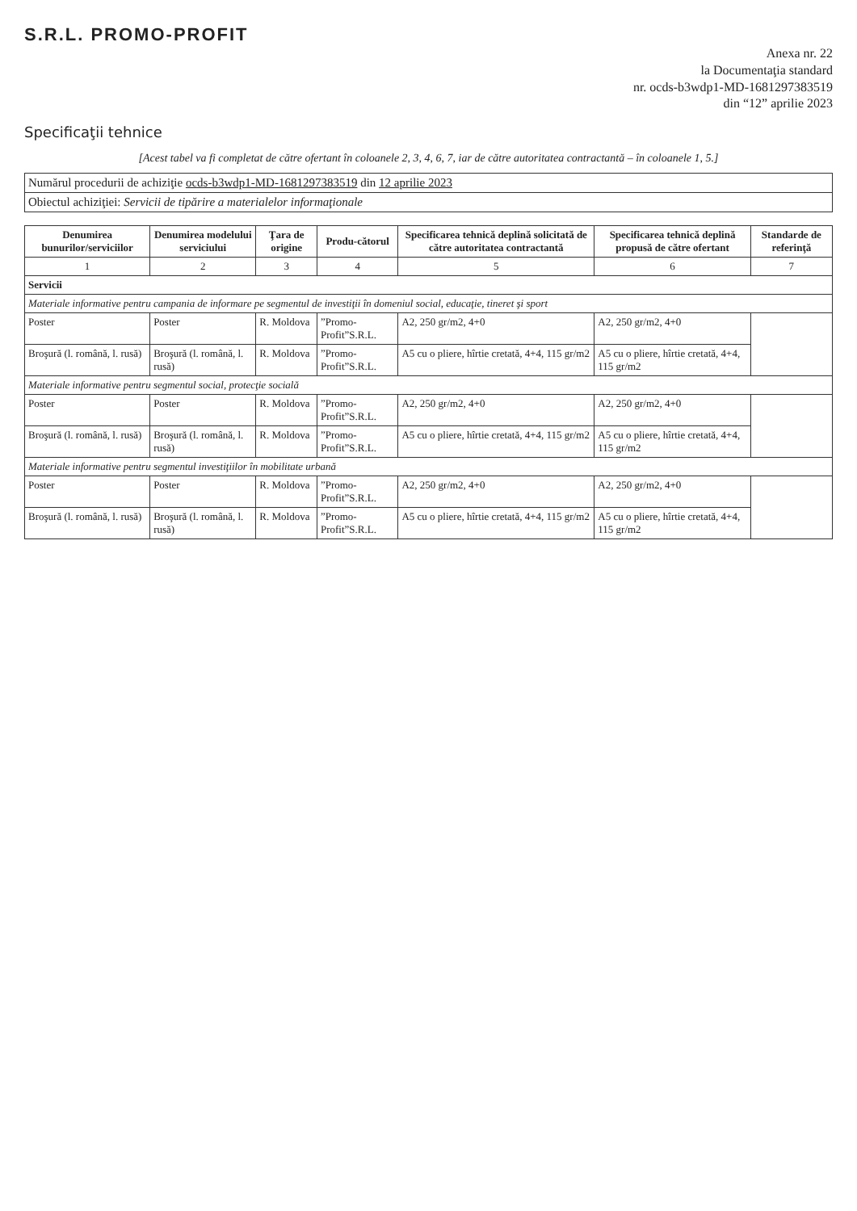S.R.L. PROMO-PROFIT
Anexa nr. 22
la Documentaţia standard
nr. ocds-b3wdp1-MD-1681297383519
din “12” aprilie 2023
Specificaţii tehnice
[Acest tabel va fi completat de către ofertant în coloanele 2, 3, 4, 6, 7, iar de către autoritatea contractantă – în coloanele 1, 5.]
| Numărul procedurii de achiziţie ocds-b3wdp1-MD-1681297383519 din 12 aprilie 2023 |
| Obiectul achiziţiei: Servicii de tipărire a materialelor informaţionale |
| Denumirea bunurilor/serviciilor | Denumirea modelului serviciului | Ţara de origine | Produ-cătorul | Specificarea tehnică deplină solicitată de către autoritatea contractantă | Specificarea tehnică deplină propusă de către ofertant | Standarde de referinţă |
| --- | --- | --- | --- | --- | --- | --- |
| 1 | 2 | 3 | 4 | 5 | 6 | 7 |
| Servicii | | | | | | |
| Materiale informative pentru campania de informare pe segmentul de investiţii în domeniul social, educaţie, tineret şi sport | | | | | | |
| Poster | Poster | R. Moldova | ”Promo-Profit”S.R.L. | A2, 250 gr/m2, 4+0 | A2, 250 gr/m2, 4+0 | |
| Broşură (l. română, l. rusă) | Broşură (l. română, l. rusă) | R. Moldova | ”Promo-Profit”S.R.L. | A5 cu o pliere, hîrtie cretată, 4+4, 115 gr/m2 | A5 cu o pliere, hîrtie cretată, 4+4, 115 gr/m2 | |
| Materiale informative pentru segmentul social, protecţie socială | | | | | | |
| Poster | Poster | R. Moldova | ”Promo-Profit”S.R.L. | A2, 250 gr/m2, 4+0 | A2, 250 gr/m2, 4+0 | |
| Broşură (l. română, l. rusă) | Broşură (l. română, l. rusă) | R. Moldova | ”Promo-Profit”S.R.L. | A5 cu o pliere, hîrtie cretată, 4+4, 115 gr/m2 | A5 cu o pliere, hîrtie cretată, 4+4, 115 gr/m2 | |
| Materiale informative pentru segmentul investiţiilor în mobilitate urbană | | | | | | |
| Poster | Poster | R. Moldova | ”Promo-Profit”S.R.L. | A2, 250 gr/m2, 4+0 | A2, 250 gr/m2, 4+0 | |
| Broşură (l. română, l. rusă) | Broşură (l. română, l. rusă) | R. Moldova | ”Promo-Profit”S.R.L. | A5 cu o pliere, hîrtie cretată, 4+4, 115 gr/m2 | A5 cu o pliere, hîrtie cretată, 4+4, 115 gr/m2 | |